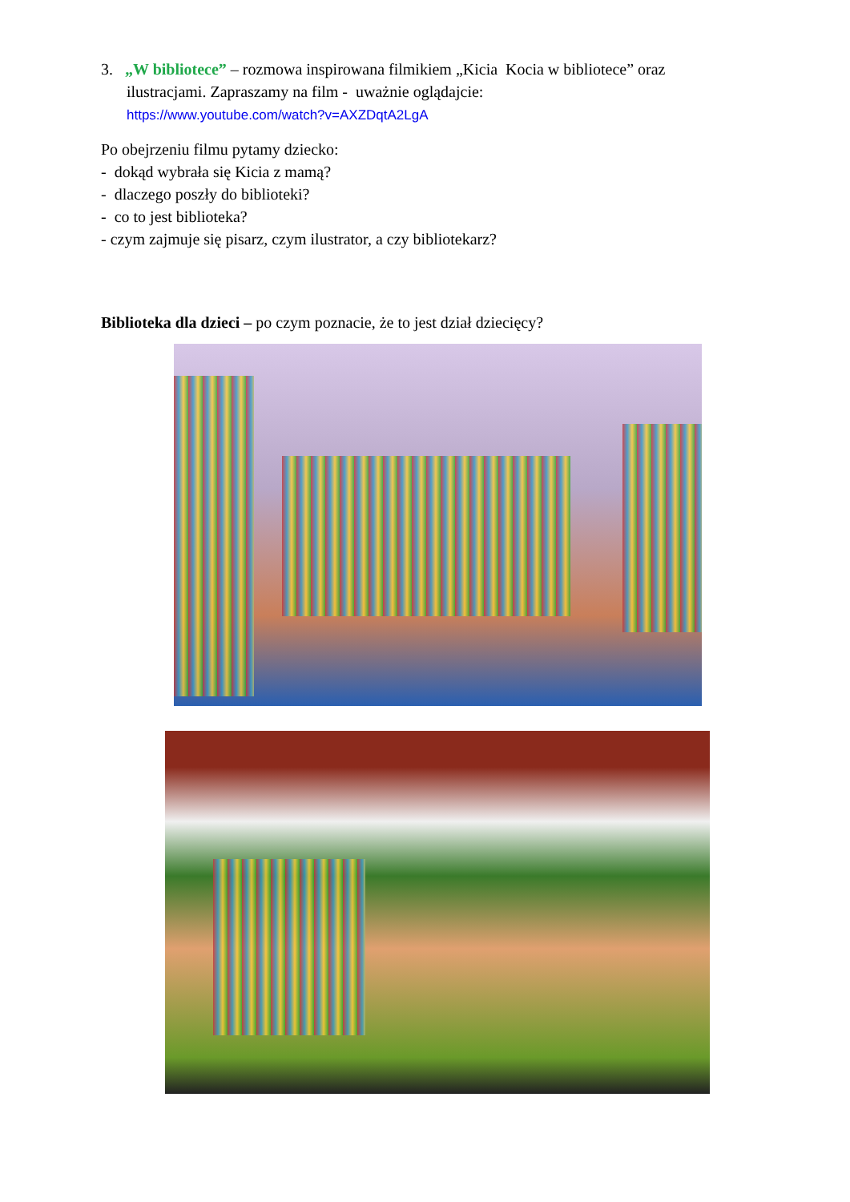3. „W bibliotece” – rozmowa inspirowana filmikiem „Kicia Kocia w bibliotece” oraz
ilustracjami. Zapraszamy na film - uważnie oglądajcie:
https://www.youtube.com/watch?v=AXZDqtA2LgA
Po obejrzeniu filmu pytamy dziecko:
- dokąd wybrała się Kicia z mamą?
- dlaczego poszły do biblioteki?
- co to jest biblioteka?
- czym zajmuje się pisarz, czym ilustrator, a czy bibliotekarz?
Biblioteka dla dzieci – po czym poznacie, że to jest dział dziecięcy?